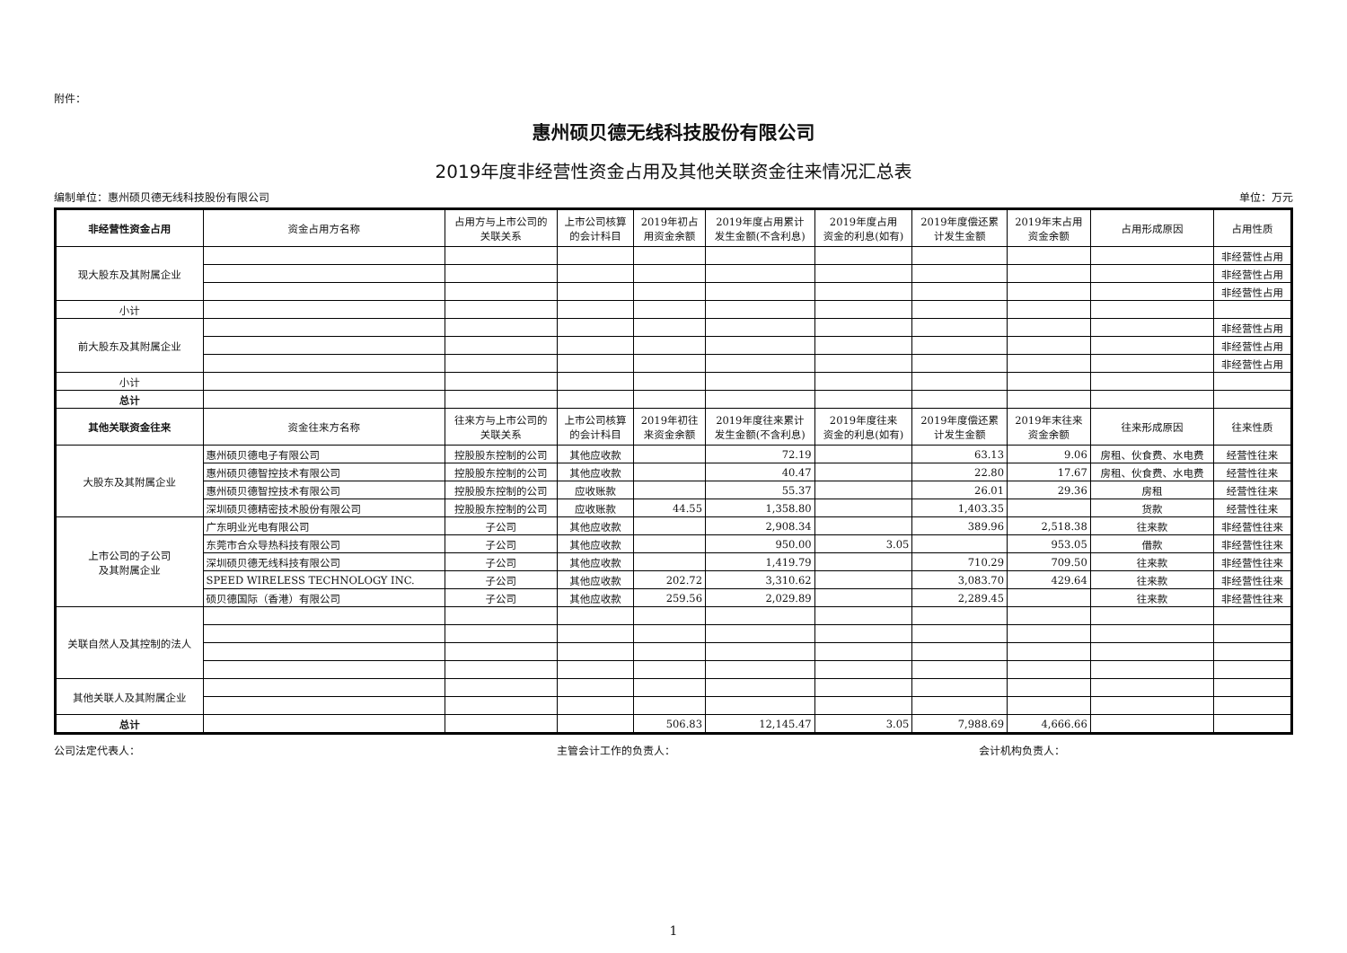附件：
惠州硕贝德无线科技股份有限公司
2019年度非经营性资金占用及其他关联资金往来情况汇总表
编制单位：惠州硕贝德无线科技股份有限公司 单位：万元
| 非经营性资金占用 | 资金占用方名称 | 占用方与上市公司的 关联关系 | 上市公司核算 的会计科目 | 2019年初占 用资金余额 | 2019年度占用累计 发生金额(不含利息) | 2019年度占用 资金的利息(如有) | 2019年度偿还累 计发生金额 | 2019年末占用 资金余额 | 占用形成原因 | 占用性质 |
| --- | --- | --- | --- | --- | --- | --- | --- | --- | --- | --- |
| 现大股东及其附属企业 | | | | | | | | | | 非经营性占用 |
| | | | | | | | | | | 非经营性占用 |
| | | | | | | | | | | 非经营性占用 |
| 小计 | | | | | | | | | | |
| 前大股东及其附属企业 | | | | | | | | | | 非经营性占用 |
| | | | | | | | | | | 非经营性占用 |
| | | | | | | | | | | 非经营性占用 |
| 小计 | | | | | | | | | | |
| 总计 | | | | | | | | | | |
| 其他关联资金往来 | 资金往来方名称 | 往来方与上市公司的 关联关系 | 上市公司核算 的会计科目 | 2019年初往 来资金余额 | 2019年度往来累计 发生金额(不含利息) | 2019年度往来 资金的利息(如有) | 2019年度偿还累 计发生金额 | 2019年末往来 资金余额 | 往来形成原因 | 往来性质 |
| 大股东及其附属企业 | 惠州硕贝德电子有限公司 | 控股股东控制的公司 | 其他应收款 | | 72.19 | | 63.13 | 9.06 | 房租、伙食费、水电费 | 经营性往来 |
| | 惠州硕贝德智控技术有限公司 | 控股股东控制的公司 | 其他应收款 | | 40.47 | | 22.80 | 17.67 | 房租、伙食费、水电费 | 经营性往来 |
| | 惠州硕贝德智控技术有限公司 | 控股股东控制的公司 | 应收账款 | | 55.37 | | 26.01 | 29.36 | 房租 | 经营性往来 |
| | 深圳硕贝德精密技术股份有限公司 | 控股股东控制的公司 | 应收账款 | 44.55 | 1,358.80 | | 1,403.35 | | 货款 | 经营性往来 |
| 上市公司的子公司 及其附属企业 | 广东明业光电有限公司 | 子公司 | 其他应收款 | | 2,908.34 | | 389.96 | 2,518.38 | 往来款 | 非经营性往来 |
| | 东莞市合众导热科技有限公司 | 子公司 | 其他应收款 | | 950.00 | 3.05 | | 953.05 | 借款 | 非经营性往来 |
| | 深圳硕贝德无线科技有限公司 | 子公司 | 其他应收款 | | 1,419.79 | | 710.29 | 709.50 | 往来款 | 非经营性往来 |
| | SPEED WIRELESS TECHNOLOGY INC. | 子公司 | 其他应收款 | 202.72 | 3,310.62 | | 3,083.70 | 429.64 | 往来款 | 非经营性往来 |
| | 硕贝德国际（香港）有限公司 | 子公司 | 其他应收款 | 259.56 | 2,029.89 | | 2,289.45 | | 往来款 | 非经营性往来 |
| 关联自然人及其控制的法人 | | | | | | | | | | |
| 其他关联人及其附属企业 | | | | | | | | | | |
| 总计 | | | | 506.83 | 12,145.47 | 3.05 | 7,988.69 | 4,666.66 | | |
公司法定代表人： 主管会计工作的负责人： 会计机构负责人：
1